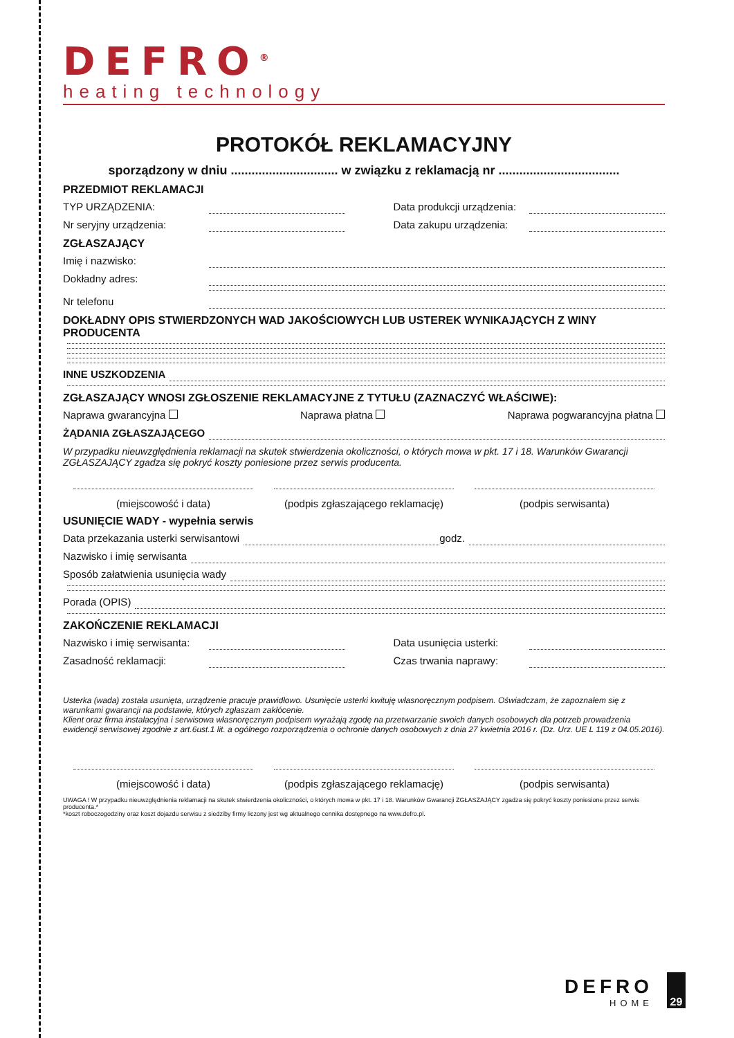DEFRO<sup>®</sup>
heating technology
PROTOKÓŁ REKLAMACYJNY
sporządzony w dniu ............................... w związku z reklamacją nr ...................................
PRZEDMIOT REKLAMACJI
TYP URZĄDZENIA: Data produkcji urządzenia:
Nr seryjny urządzenia: Data zakupu urządzenia:
ZGŁASZAJĄCY
Imię i nazwisko:
Dokładny adres:
Nr telefonu
DOKŁADNY OPIS STWIERDZONYCH WAD JAKOŚCIOWYCH LUB USTEREK WYNIKAJĄCYCH Z WINY PRODUCENTA
INNE USZKODZENIA
ZGŁASZAJĄCY WNOSI ZGŁOSZENIE REKLAMACYJNE Z TYTUŁU (ZAZNACZYĆ WŁAŚCIWE):
Naprawa gwarancyjna Naprawa płatna Naprawa pogwarancyjna płatna
ŻĄDANIA ZGŁASZAJĄCEGO
W przypadku nieuwzględnienia reklamacji na skutek stwierdzenia okoliczności, o których mowa w pkt. 17 i 18. Warunków Gwarancji ZGŁASZAJĄCY zgadza się pokryć koszty poniesione przez serwis producenta.
(miejscowość i data) (podpis zgłaszającego reklamację)
(podpis serwisanta)
USUNIĘCIE WADY - wypełnia serwis
Data przekazania usterki serwisantowi godz.
Nazwisko i imię serwisanta
Sposób załatwienia usunięcia wady
Porada (OPIS)
ZAKOŃCZENIE REKLAMACJI
Nazwisko i imię serwisanta: Data usunięcia usterki:
Zasadność reklamacji: Czas trwania naprawy:
Usterka (wada) została usunięta, urządzenie pracuje prawidłowo. Usunięcie usterki kwituję własnoręcznym podpisem. Oświadczam, że zapoznałem się z warunkami gwarancji na podstawie, których zgłaszam zakłócenie.
Klient oraz firma instalacyjna i serwisowa własnoręcznym podpisem wyrażają zgodę na przetwarzanie swoich danych osobowych dla potrzeb prowadzenia ewidencji serwisowej zgodnie z art.6ust.1 lit. a ogólnego rozporządzenia o ochronie danych osobowych z dnia 27 kwietnia 2016 r. (Dz. Urz. UE L 119 z 04.05.2016).
(miejscowość i data) (podpis zgłaszającego reklamację)
(podpis serwisanta)
UWAGA ! W przypadku nieuwzględnienia reklamacji na skutek stwierdzenia okoliczności, o których mowa w pkt. 17 i 18. Warunków Gwarancji ZGŁASZAJĄCY zgadza się pokryć koszty poniesione przez serwis producenta.*
*koszt roboczogodziny oraz koszt dojazdu serwisu z siedziby firmy liczony jest wg aktualnego cennika dostępnego na www.defro.pl.
DEFRO
HOME
29